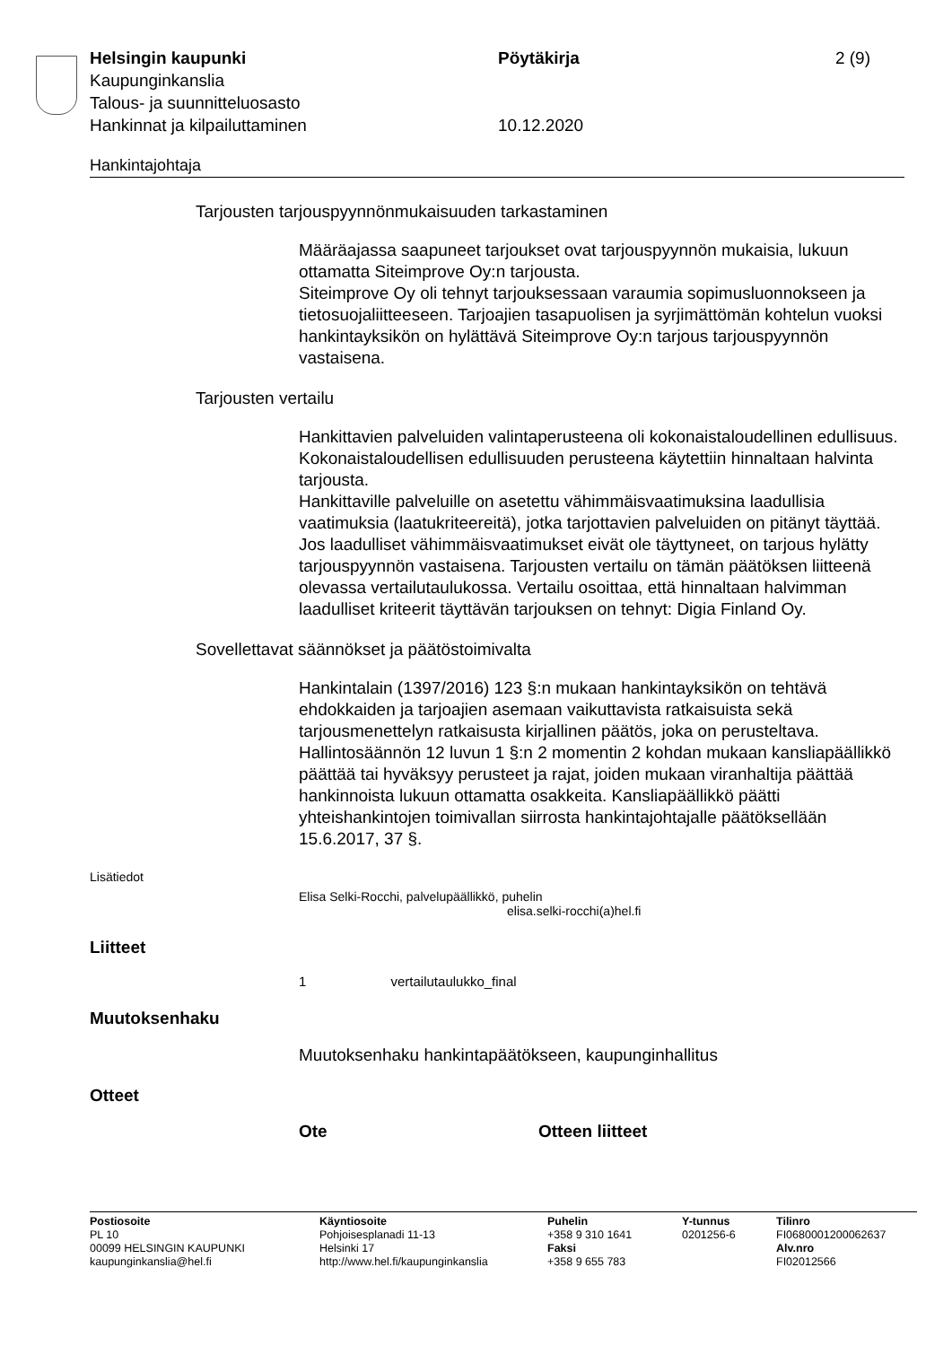| Helsingin kaupunki | Pöytäkirja | 2 (9) |
| Kaupunginkanslia | | |
| Talous- ja suunnitteluosasto | | |
| Hankinnat ja kilpailuttaminen | 10.12.2020 | |
Hankintajohtaja
Tarjousten tarjouspyynnönmukaisuuden tarkastaminen
Määräajassa saapuneet tarjoukset ovat tarjouspyynnön mukaisia, lukuun ottamatta Siteimprove Oy:n tarjousta.
Siteimprove Oy oli tehnyt tarjouksessaan varaumia sopimusluonnokseen ja tietosuojaliitteeseen. Tarjoajien tasapuolisen ja syrjimättömän kohtelun vuoksi hankintayksikön on hylättävä Siteimprove Oy:n tarjous tarjouspyynnön vastaisena.
Tarjousten vertailu
Hankittavien palveluiden valintaperusteena oli kokonaistaloudellinen edullisuus. Kokonaistaloudellisen edullisuuden perusteena käytettiin hinnaltaan halvinta tarjousta.
Hankittaville palveluille on asetettu vähimmäisvaatimuksina laadullisia vaatimuksia (laatukriteereitä), jotka tarjottavien palveluiden on pitänyt täyttää.
Jos laadulliset vähimmäisvaatimukset eivät ole täyttyneet, on tarjous hylätty tarjouspyynnön vastaisena. Tarjousten vertailu on tämän päätöksen liitteenä olevassa vertailutaulukossa. Vertailu osoittaa, että hinnaltaan halvimman laadulliset kriteerit täyttävän tarjouksen on tehnyt: Digia Finland Oy.
Sovellettavat säännökset ja päätöstoimivalta
Hankintalain (1397/2016) 123 §:n mukaan hankintayksikön on tehtävä ehdokkaiden ja tarjoajien asemaan vaikuttavista ratkaisuista sekä tarjousmenettelyn ratkaisusta kirjallinen päätös, joka on perusteltava.
Hallintosäännön 12 luvun 1 §:n 2 momentin 2 kohdan mukaan kansliapäällikkö päättää tai hyväksyy perusteet ja rajat, joiden mukaan viranhaltija päättää hankinnoista lukuun ottamatta osakkeita. Kansliapäällikkö päätti yhteishankintojen toimivallan siirrosta hankintajohtajalle päätöksellään 15.6.2017, 37 §.
Lisätiedot
Elisa Selki-Rocchi, palvelupäällikkö, puhelin
elisa.selki-rocchi(a)hel.fi
Liitteet
1 vertailutaulukko_final
Muutoksenhaku
Muutoksenhaku hankintapäätökseen, kaupunginhallitus
Otteet
Ote Otteen liitteet
| Postiosoite PL 10 00099 HELSINGIN KAUPUNKI kaupunginkanslia@hel.fi | Käyntiosoite Pohjoisesplanadi 11-13 Helsinki 17 http://www.hel.fi/kaupunginkanslia | Puhelin +358 9 310 1641 Faksi +358 9 655 783 | Y-tunnus 0201256-6 | Tilinro FI0680001200062637 Alv.nro FI02012566 |